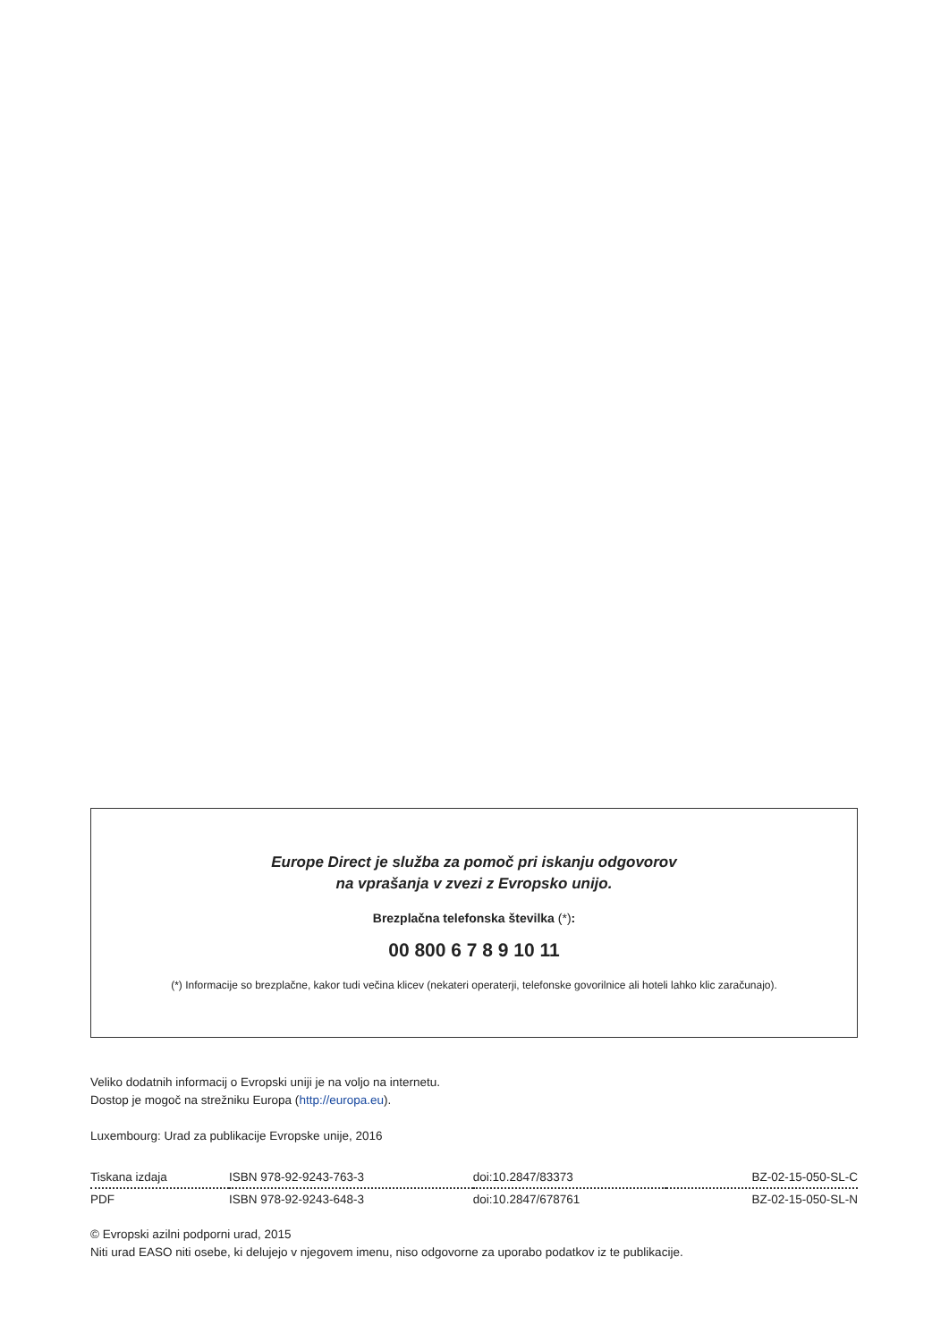Europe Direct je služba za pomoč pri iskanju odgovorov
na vprašanja v zvezi z Evropsko unijo.
Brezplačna telefonska številka (*):
00 800 6 7 8 9 10 11
(*) Informacije so brezplačne, kakor tudi večina klicev (nekateri operaterji, telefonske govorilnice ali hoteli lahko klic zaračunajo).
Veliko dodatnih informacij o Evropski uniji je na voljo na internetu.
Dostop je mogoč na strežniku Europa (http://europa.eu).
Luxembourg: Urad za publikacije Evropske unije, 2016
| Tiskana izdaja | ISBN 978-92-9243-763-3 | doi:10.2847/83373 | BZ-02-15-050-SL-C |
| PDF | ISBN 978-92-9243-648-3 | doi:10.2847/678761 | BZ-02-15-050-SL-N |
© Evropski azilni podporni urad, 2015
Niti urad EASO niti osebe, ki delujejo v njegovem imenu, niso odgovorne za uporabo podatkov iz te publikacije.